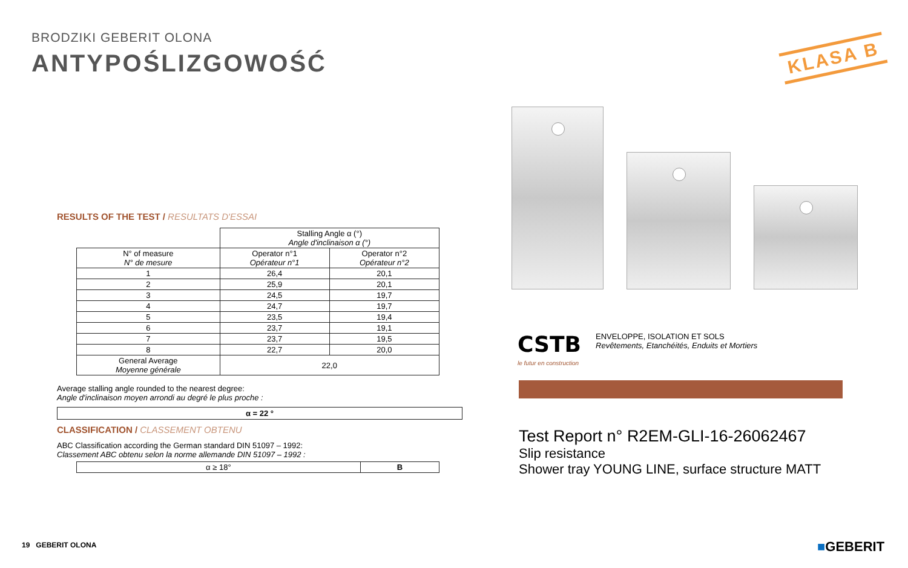BRODZIKI GEBERIT OLONA
ANTYPOŚLIZGOWOŚĆ KLASA B
RESULTS OF THE TEST / RESULTATS D'ESSAI
| | Stalling Angle α (°) Angle d'inclinaison α (°) | |
| N° of measure N° de mesure | Operator n°1 Opérateur n°1 | Operator n°2 Opérateur n°2 |
| 1 | 26,4 | 20,1 |
| 2 | 25,9 | 20,1 |
| 3 | 24,5 | 19,7 |
| 4 | 24,7 | 19,7 |
| 5 | 23,5 | 19,4 |
| 6 | 23,7 | 19,1 |
| 7 | 23,7 | 19,5 |
| 8 | 22,7 | 20,0 |
| General Average Moyenne générale | 22,0 | |
Average stalling angle rounded to the nearest degree:
Angle d'inclinaison moyen arrondi au degré le plus proche :
α = 22 °
CLASSIFICATION / CLASSEMENT OBTENU
ABC Classification according the German standard DIN 51097 – 1992:
Classement ABC obtenu selon la norme allemande DIN 51097 – 1992 :
| α ≥ 18° | B |
CSTB
le futur en construction
ENVELOPPE, ISOLATION ET SOLS
Revêtements, Etanchéités, Enduits et Mortiers
Test Report n° R2EM-GLI-16-26062467
Slip resistance
Shower tray YOUNG LINE, surface structure MATT
19 GEBERIT OLONA ■GEBERIT